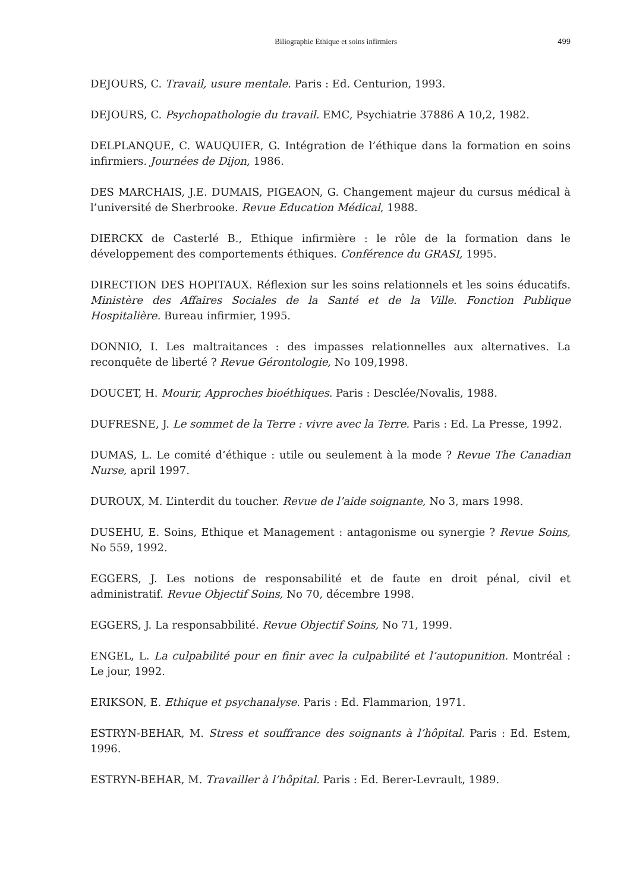Biliographie Ethique et soins infirmiers 499
DEJOURS, C. Travail, usure mentale. Paris : Ed. Centurion, 1993.
DEJOURS, C. Psychopathologie du travail. EMC, Psychiatrie 37886 A 10,2, 1982.
DELPLANQUE, C. WAUQUIER, G. Intégration de l’éthique dans la formation en soins infirmiers. Journées de Dijon, 1986.
DES MARCHAIS, J.E. DUMAIS, PIGEAON, G. Changement majeur du cursus médical à l’université de Sherbrooke. Revue Education Médical, 1988.
DIERCKX de Casterlé B., Ethique infirmière : le rôle de la formation dans le développement des comportements éthiques. Conférence du GRASI, 1995.
DIRECTION DES HOPITAUX. Réflexion sur les soins relationnels et les soins éducatifs. Ministère des Affaires Sociales de la Santé et de la Ville. Fonction Publique Hospitalière. Bureau infirmier, 1995.
DONNIO, I. Les maltraitances : des impasses relationnelles aux alternatives. La reconquête de liberté ? Revue Gérontologie, No 109,1998.
DOUCET, H. Mourir, Approches bioéthiques. Paris : Desclée/Novalis, 1988.
DUFRESNE, J. Le sommet de la Terre : vivre avec la Terre. Paris : Ed. La Presse, 1992.
DUMAS, L. Le comité d’éthique : utile ou seulement à la mode ? Revue The Canadian Nurse, april 1997.
DUROUX, M. L’interdit du toucher. Revue de l’aide soignante, No 3, mars 1998.
DUSEHU, E. Soins, Ethique et Management : antagonisme ou synergie ? Revue Soins, No 559, 1992.
EGGERS, J. Les notions de responsabilité et de faute en droit pénal, civil et administratif. Revue Objectif Soins, No 70, décembre 1998.
EGGERS, J. La responsabbilité. Revue Objectif Soins, No 71, 1999.
ENGEL, L. La culpabilité pour en finir avec la culpabilité et l’autopunition. Montréal : Le jour, 1992.
ERIKSON, E. Ethique et psychanalyse. Paris : Ed. Flammarion, 1971.
ESTRYN-BEHAR, M. Stress et souffrance des soignants à l’hôpital. Paris : Ed. Estem, 1996.
ESTRYN-BEHAR, M. Travailler à l’hôpital. Paris : Ed. Berer-Levrault, 1989.